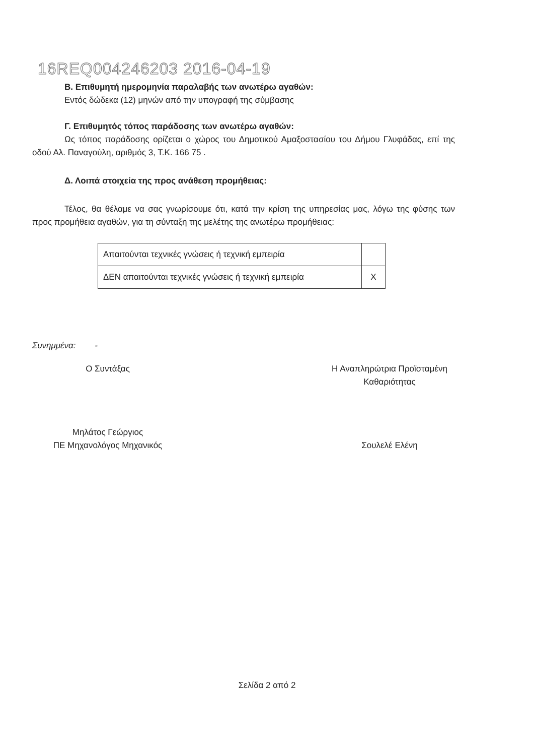16REQ004246203 2016-04-19
Β. Επιθυμητή ημερομηνία παραλαβής των ανωτέρω αγαθών:
Εντός δώδεκα (12) μηνών από την υπογραφή της σύμβασης
Γ. Επιθυμητός τόπος παράδοσης των ανωτέρω αγαθών:
Ως τόπος παράδοσης ορίζεται ο χώρος του Δημοτικού Αμαξοστασίου του Δήμου Γλυφάδας, επί της οδού Αλ. Παναγούλη, αριθμός 3, Τ.Κ. 166 75 .
Δ. Λοιπά στοιχεία της προς ανάθεση προμήθειας:
Τέλος, θα θέλαμε να σας γνωρίσουμε ότι, κατά την κρίση της υπηρεσίας μας, λόγω της φύσης των προς προμήθεια αγαθών, για τη σύνταξη της μελέτης της ανωτέρω προμήθειας:
| Απαιτούνται τεχνικές γνώσεις ή τεχνική εμπειρία | |
| ΔΕΝ απαιτούνται τεχνικές γνώσεις ή τεχνική εμπειρία | Χ |
Συνημμένα: -
Ο Συντάξας
Μηλάτος Γεώργιος
ΠΕ Μηχανολόγος Μηχανικός
Η Αναπληρώτρια Προϊσταμένη
Καθαριότητας
Σουλελέ Ελένη
Σελίδα 2 από 2